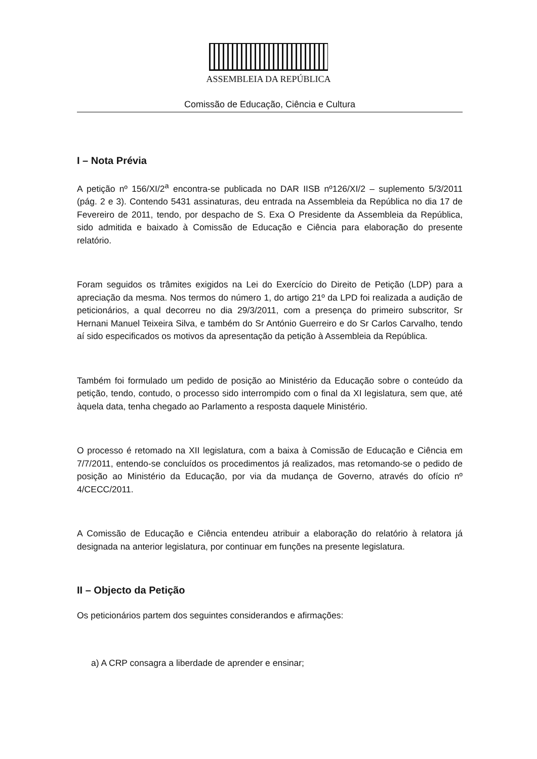ASSEMBLEIA DA REPÚBLICA
Comissão de Educação, Ciência e Cultura
I – Nota Prévia
A petição nº 156/XI/2<sup>a</sup> encontra-se publicada no DAR IISB nº126/XI/2 – suplemento 5/3/2011 (pág. 2 e 3). Contendo 5431 assinaturas, deu entrada na Assembleia da República no dia 17 de Fevereiro de 2011, tendo, por despacho de S. Exa O Presidente da Assembleia da República, sido admitida e baixado à Comissão de Educação e Ciência para elaboração do presente relatório.
Foram seguidos os trâmites exigidos na Lei do Exercício do Direito de Petição (LDP) para a apreciação da mesma. Nos termos do número 1, do artigo 21º da LPD foi realizada a audição de peticionários, a qual decorreu no dia 29/3/2011, com a presença do primeiro subscritor, Sr Hernani Manuel Teixeira Silva, e também do Sr António Guerreiro e do Sr Carlos Carvalho, tendo aí sido especificados os motivos da apresentação da petição à Assembleia da República.
Também foi formulado um pedido de posição ao Ministério da Educação sobre o conteúdo da petição, tendo, contudo, o processo sido interrompido com o final da XI legislatura, sem que, até àquela data, tenha chegado ao Parlamento a resposta daquele Ministério.
O processo é retomado na XII legislatura, com a baixa à Comissão de Educação e Ciência em 7/7/2011, entendo-se concluídos os procedimentos já realizados, mas retomando-se o pedido de posição ao Ministério da Educação, por via da mudança de Governo, através do ofício nº 4/CECC/2011.
A Comissão de Educação e Ciência entendeu atribuir a elaboração do relatório à relatora já designada na anterior legislatura, por continuar em funções na presente legislatura.
II – Objecto da Petição
Os peticionários partem dos seguintes considerandos e afirmações:
a) A CRP consagra a liberdade de aprender e ensinar;